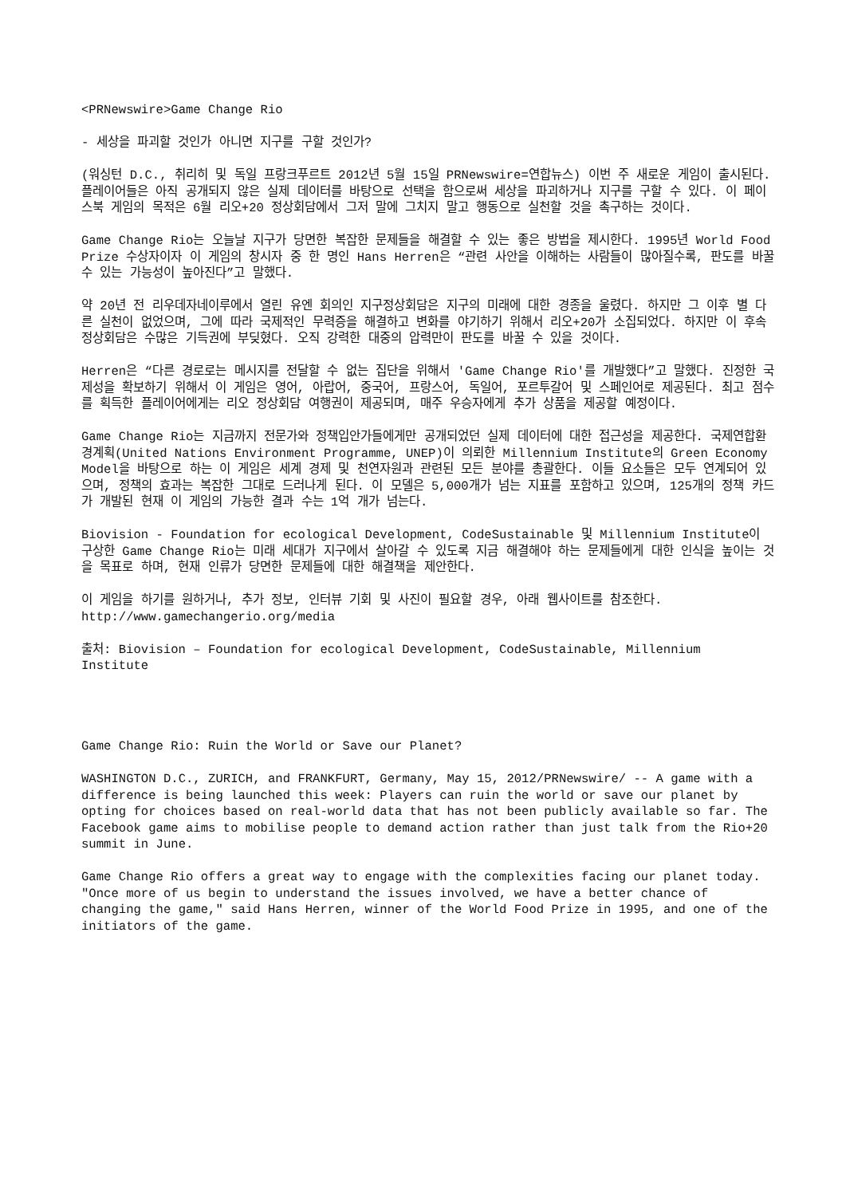<PRNewswire>Game Change Rio
- 세상을 파괴할 것인가 아니면 지구를 구할 것인가?
(워싱턴 D.C., 취리히 및 독일 프랑크푸르트 2012년 5월 15일 PRNewswire=연합뉴스) 이번 주 새로운 게임이 출시된다. 플레이어들은 아직 공개되지 않은 실제 데이터를 바탕으로 선택을 함으로써 세상을 파괴하거나 지구를 구할 수 있다. 이 페이스북 게임의 목적은 6월 리오+20 정상회담에서 그저 말에 그치지 말고 행동으로 실천할 것을 촉구하는 것이다.
Game Change Rio는 오늘날 지구가 당면한 복잡한 문제들을 해결할 수 있는 좋은 방법을 제시한다. 1995년 World Food Prize 수상자이자 이 게임의 창시자 중 한 명인 Hans Herren은 “관련 사안을 이해하는 사람들이 많아질수록, 판도를 바꿀 수 있는 가능성이 높아진다”고 말했다.
약 20년 전 리우데자네이루에서 열린 유엔 회의인 지구정상회담은 지구의 미래에 대한 경종을 울렸다. 하지만 그 이후 별 다른 실천이 없었으며, 그에 따라 국제적인 무력증을 해결하고 변화를 야기하기 위해서 리오+20가 소집되었다. 하지만 이 후속 정상회담은 수많은 기득권에 부딪혔다. 오직 강력한 대중의 압력만이 판도를 바꿀 수 있을 것이다.
Herren은 “다른 경로로는 메시지를 전달할 수 없는 집단을 위해서 'Game Change Rio'를 개발했다”고 말했다. 진정한 국제성을 확보하기 위해서 이 게임은 영어, 아랍어, 중국어, 프랑스어, 독일어, 포르투갈어 및 스페인어로 제공된다. 최고 점수를 획득한 플레이어에게는 리오 정상회담 여행권이 제공되며, 매주 우승자에게 추가 상품을 제공할 예정이다.
Game Change Rio는 지금까지 전문가와 정책입안가들에게만 공개되었던 실제 데이터에 대한 접근성을 제공한다. 국제연합환경계획(United Nations Environment Programme, UNEP)이 의뢰한 Millennium Institute의 Green Economy Model을 바탕으로 하는 이 게임은 세계 경제 및 천연자원과 관련된 모든 분야를 총괄한다. 이들 요소들은 모두 연계되어 있으며, 정책의 효과는 복잡한 그대로 드러나게 된다. 이 모델은 5,000개가 넘는 지표를 포함하고 있으며, 125개의 정책 카드가 개발된 현재 이 게임의 가능한 결과 수는 1억 개가 넘는다.
Biovision - Foundation for ecological Development, CodeSustainable 및 Millennium Institute이 구상한 Game Change Rio는 미래 세대가 지구에서 살아갈 수 있도록 지금 해결해야 하는 문제들에게 대한 인식을 높이는 것을 목표로 하며, 현재 인류가 당면한 문제들에 대한 해결책을 제안한다.
이 게임을 하기를 원하거나, 추가 정보, 인터뷰 기회 및 사진이 필요할 경우, 아래 웹사이트를 참조한다.
http://www.gamechangerio.org/media
출처: Biovision – Foundation for ecological Development, CodeSustainable, Millennium Institute
Game Change Rio: Ruin the World or Save our Planet?
WASHINGTON D.C., ZURICH, and FRANKFURT, Germany, May 15, 2012/PRNewswire/ -- A game with a difference is being launched this week: Players can ruin the world or save our planet by opting for choices based on real-world data that has not been publicly available so far. The Facebook game aims to mobilise people to demand action rather than just talk from the Rio+20 summit in June.
Game Change Rio offers a great way to engage with the complexities facing our planet today. "Once more of us begin to understand the issues involved, we have a better chance of changing the game," said Hans Herren, winner of the World Food Prize in 1995, and one of the initiators of the game.